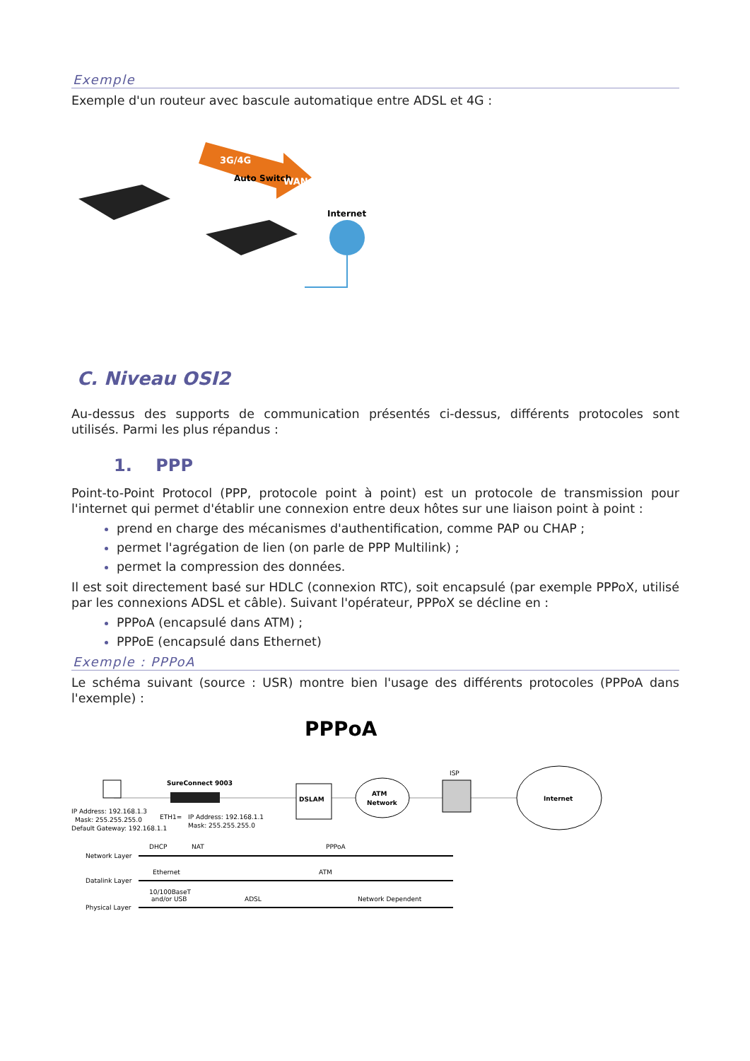Exemple
Exemple d'un routeur avec bascule automatique entre ADSL et 4G :
3G/4G
Auto Switch
WAN
Internet
C. Niveau OSI2
Au-dessus des supports de communication présentés ci-dessus, différents protocoles sont utilisés. Parmi les plus répandus :
1. PPP
Point-to-Point Protocol (PPP, protocole point à point) est un protocole de transmission pour l'internet qui permet d'établir une connexion entre deux hôtes sur une liaison point à point :
prend en charge des mécanismes d'authentification, comme PAP ou CHAP ;
permet l'agrégation de lien (on parle de PPP Multilink) ;
permet la compression des données.
Il est soit directement basé sur HDLC (connexion RTC), soit encapsulé (par exemple PPPoX, utilisé par les connexions ADSL et câble). Suivant l'opérateur, PPPoX se décline en :
PPPoA (encapsulé dans ATM) ;
PPPoE (encapsulé dans Ethernet)
Exemple : PPPoA
Le schéma suivant (source : USR) montre bien l'usage des différents protocoles (PPPoA dans l'exemple) :
PPPoA
SureConnect 9003
IP Address: 192.168.1.3
Mask: 255.255.255.0
Default Gateway: 192.168.1.1
ETH1=
IP Address: 192.168.1.1
Mask: 255.255.255.0
DSLAM
ATM
Network
ISP
Internet
Network Layer
DHCP
NAT
PPPoA
Datalink Layer
Ethernet
ATM
Physical Layer
10/100BaseT
and/or USB
ADSL
Network Dependent